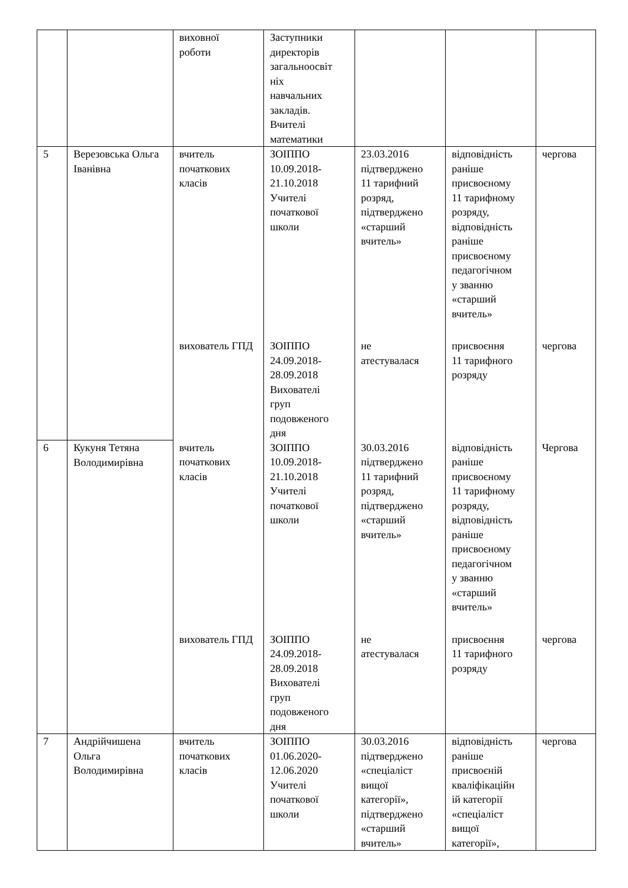| | | виховної роботи | Заступники директорів загальноосвіт ніх навчальних закладів. Вчителі математики | | | |
| 5 | Верезовська Ольга Іванівна | вчитель початкових класів | ЗОІППО 10.09.2018- 21.10.2018 Учителі початкової школи | 23.03.2016 підтверджено 11 тарифний розряд, підтверджено «старший вчитель» | відповідність раніше присвоєному 11 тарифному розряду, відповідність раніше присвоєному педагогічном у званню «старший вчитель» | чергова |
| | | вихователь ГПД | ЗОІППО 24.09.2018- 28.09.2018 Вихователі груп подовженого дня | не атестувалася | присвоєння 11 тарифного розряду | чергова |
| 6 | Кукуня Тетяна Володимирівна | вчитель початкових класів | ЗОІППО 10.09.2018- 21.10.2018 Учителі початкової школи | 30.03.2016 підтверджено 11 тарифний розряд, підтверджено «старший вчитель» | відповідність раніше присвоєному 11 тарифному розряду, відповідність раніше присвоєному педагогічном у званню «старший вчитель» | Чергова |
| | | вихователь ГПД | ЗОІППО 24.09.2018- 28.09.2018 Вихователі груп подовженого дня | не атестувалася | присвоєння 11 тарифного розряду | чергова |
| 7 | Андрійчишена Ольга Володимирівна | вчитель початкових класів | ЗОІППО 01.06.2020- 12.06.2020 Учителі початкової школи | 30.03.2016 підтверджено «спеціаліст вищої категорії», підтверджено «старший вчитель» | відповідність раніше присвоєній кваліфікаційн ій категорії «спеціаліст вищої категорії», | чергова |